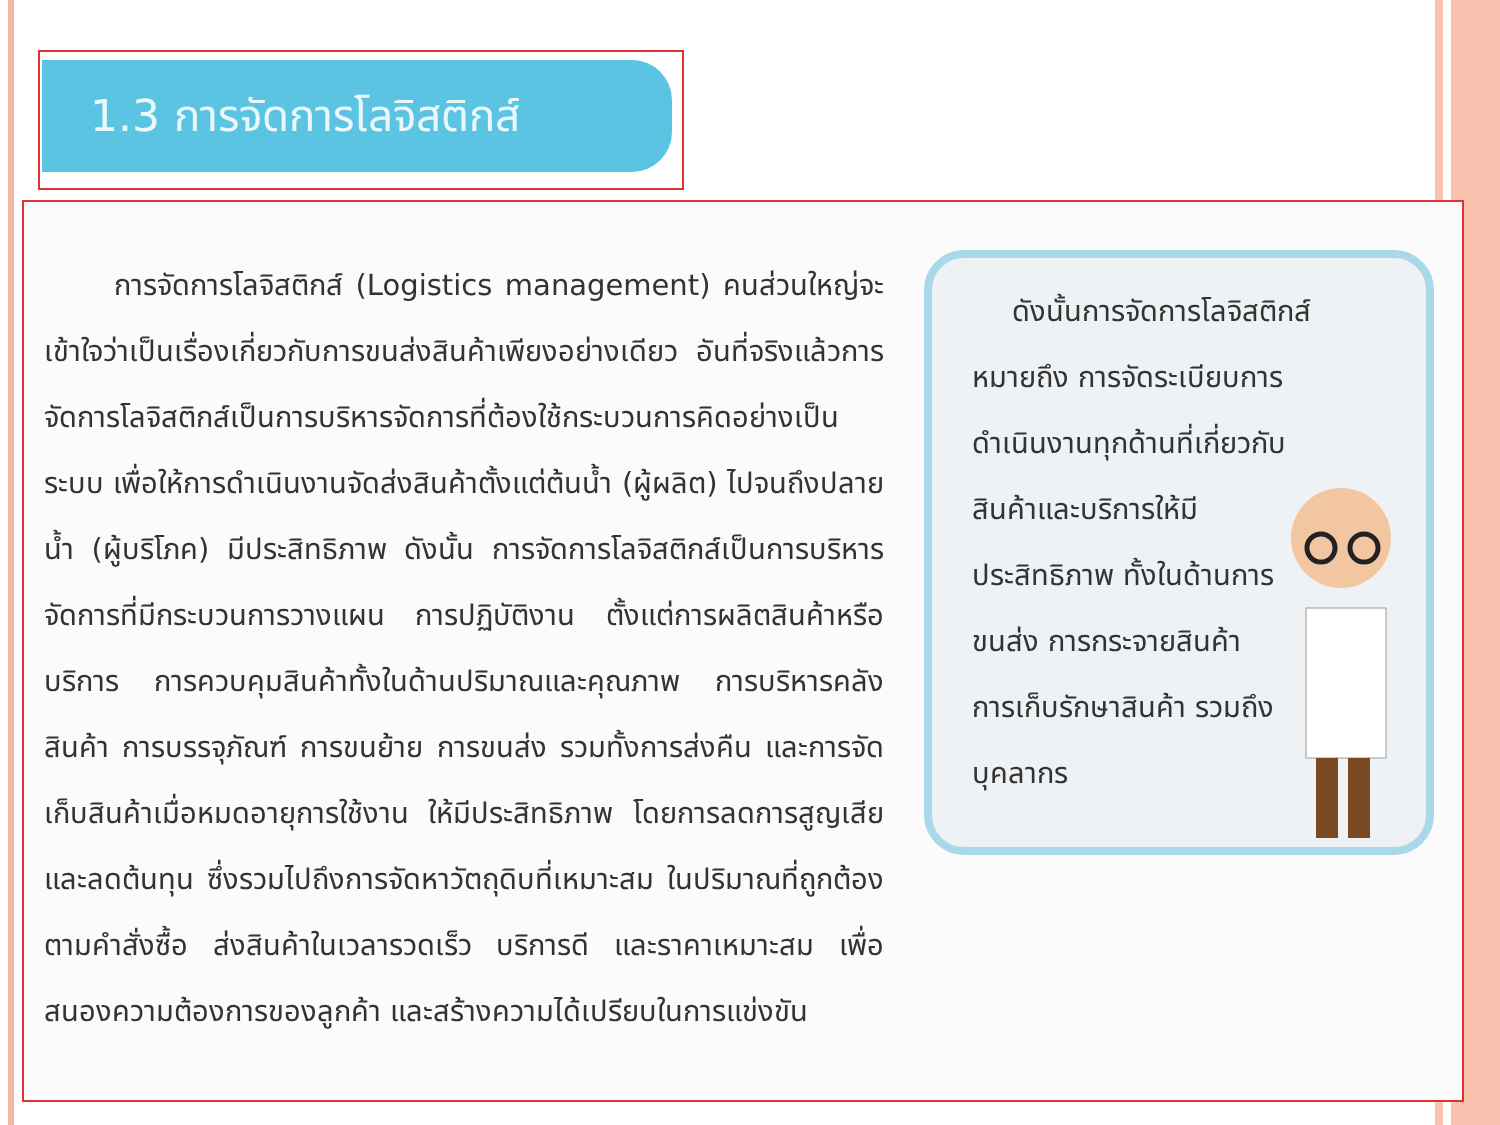1.3 การจัดการโลจิสติกส์
การจัดการโลจิสติกส์ (Logistics management) คนส่วนใหญ่จะเข้าใจว่าเป็นเรื่องเกี่ยวกับการขนส่งสินค้าเพียงอย่างเดียว อันที่จริงแล้วการจัดการโลจิสติกส์เป็นการบริหารจัดการที่ต้องใช้กระบวนการคิดอย่างเป็นระบบ เพื่อให้การดำเนินงานจัดส่งสินค้าตั้งแต่ต้นน้ำ (ผู้ผลิต) ไปจนถึงปลายน้ำ (ผู้บริโภค) มีประสิทธิภาพ ดังนั้น การจัดการโลจิสติกส์เป็นการบริหารจัดการที่มีกระบวนการวางแผน การปฏิบัติงาน ตั้งแต่การผลิตสินค้าหรือบริการ การควบคุมสินค้าทั้งในด้านปริมาณและคุณภาพ การบริหารคลังสินค้า การบรรจุภัณฑ์ การขนย้าย การขนส่ง รวมทั้งการส่งคืน และการจัดเก็บสินค้าเมื่อหมดอายุการใช้งาน ให้มีประสิทธิภาพ โดยการลดการสูญเสียและลดต้นทุน ซึ่งรวมไปถึงการจัดหาวัตถุดิบที่เหมาะสม ในปริมาณที่ถูกต้องตามคำสั่งซื้อ ส่งสินค้าในเวลารวดเร็ว บริการดี และราคาเหมาะสม เพื่อสนองความต้องการของลูกค้า และสร้างความได้เปรียบในการแข่งขัน
ดังนั้นการจัดการโลจิสติกส์
หมายถึง การจัดระเบียบการดำเนินงานทุกด้านที่เกี่ยวกับสินค้าและบริการให้มีประสิทธิภาพ ทั้งในด้านการขนส่ง การกระจายสินค้า การเก็บรักษาสินค้า รวมถึงบุคลากร